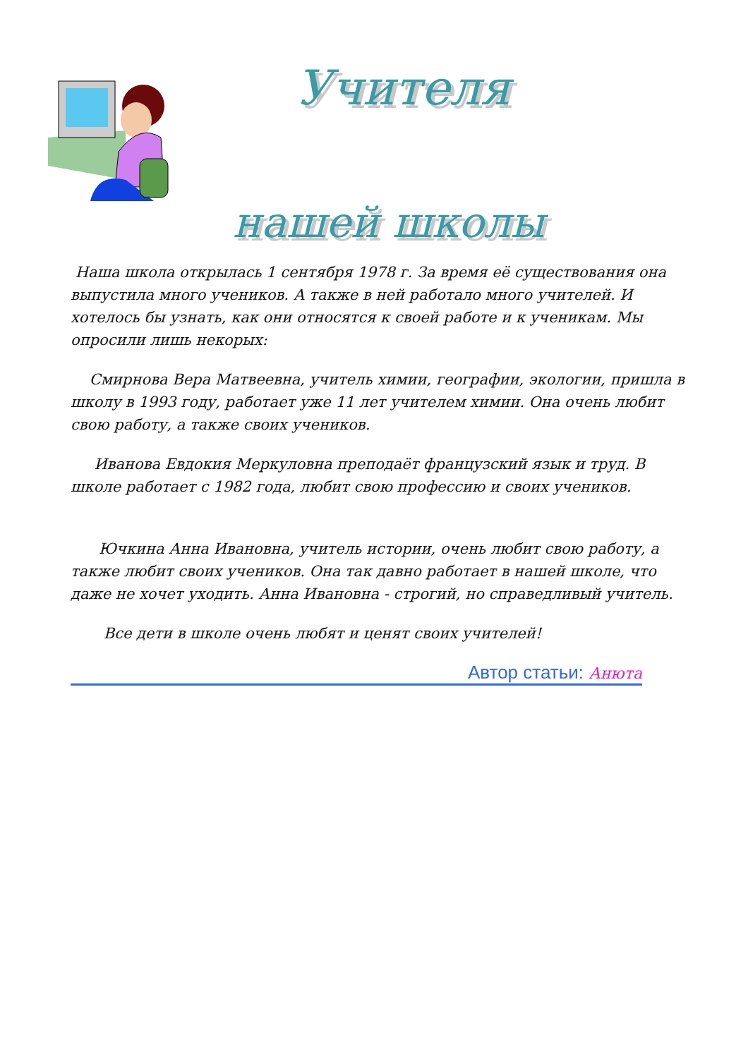Учителя
нашей школы
Наша школа открылась 1 сентября 1978 г. За время её существования она выпустила много учеников. А также в ней работало много учителей. И хотелось бы узнать, как они относятся к своей работе и к ученикам. Мы опросили лишь некорых:
Смирнова Вера Матвеевна, учитель химии, географии, экологии, пришла в школу в 1993 году, работает уже 11 лет учителем химии. Она очень любит свою работу, а также своих учеников.
Иванова Евдокия Меркуловна преподаёт французский язык и труд. В школе работает с 1982 года, любит свою профессию и своих учеников.
Ючкина Анна Ивановна, учитель истории, очень любит свою работу, а также любит своих учеников. Она так давно работает в нашей школе, что даже не хочет уходить. Анна Ивановна - строгий, но справедливый учитель.
Все дети в школе очень любят и ценят своих учителей!
Автор статьи: Анюта